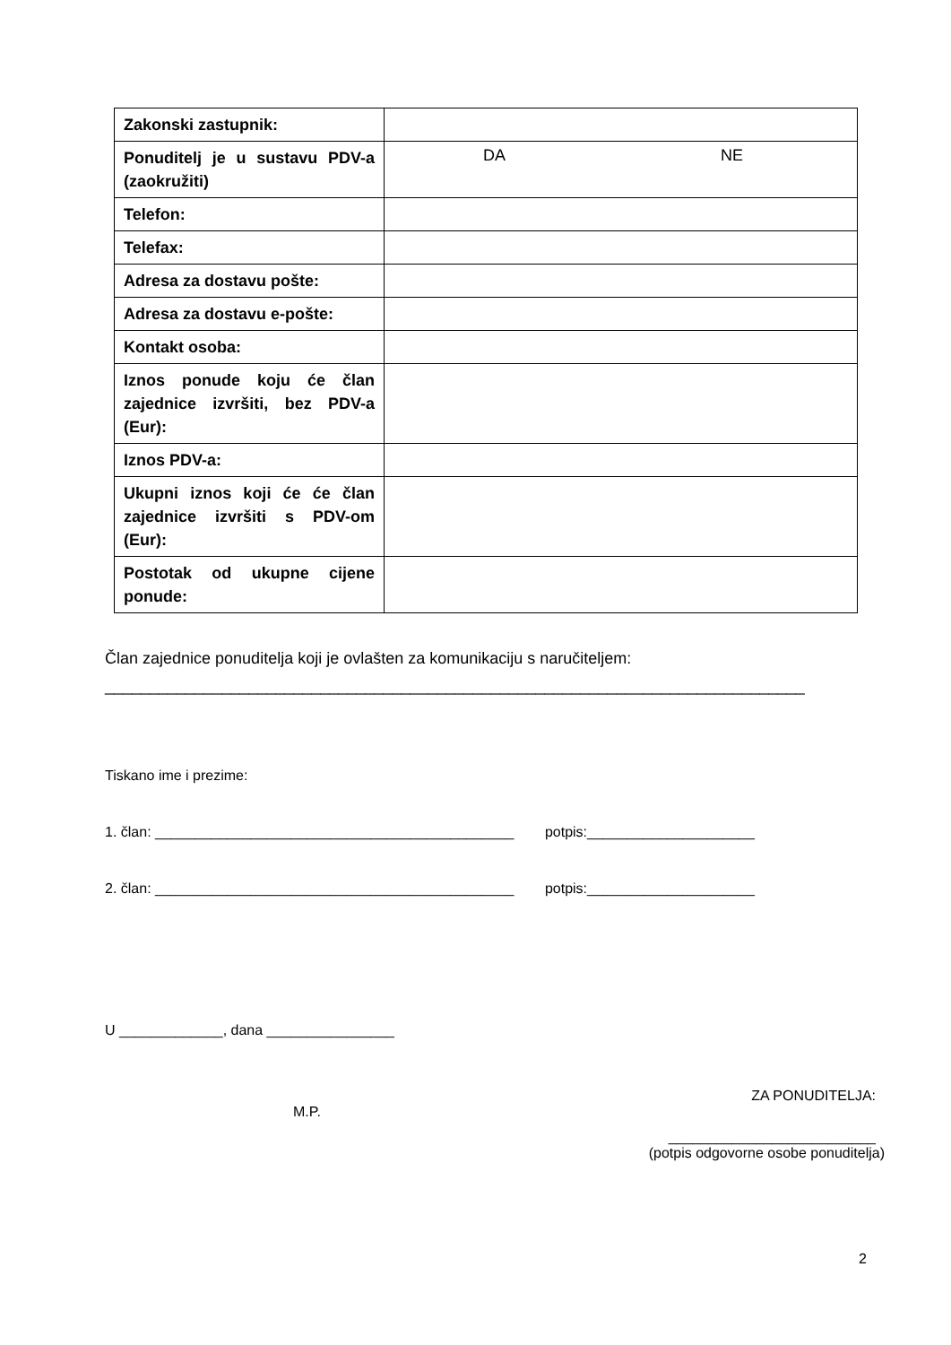| Zakonski zastupnik: | |
| Ponuditelj je u sustavu PDV-a (zaokružiti) | DA NE |
| Telefon: | |
| Telefax: | |
| Adresa za dostavu pošte: | |
| Adresa za dostavu e-pošte: | |
| Kontakt osoba: | |
| Iznos ponude koju će član zajednice izvršiti, bez PDV-a (Eur): | |
| Iznos PDV-a: | |
| Ukupni iznos koji će će član zajednice izvršiti s PDV-om (Eur): | |
| Postotak od ukupne cijene ponude: | |
Član zajednice ponuditelja koji je ovlašten za komunikaciju s naručiteljem:
______________________________________________________________________________
Tiskano ime i prezime:
1. član: _____________________________________________ potpis:_____________________
2. član: _____________________________________________ potpis:_____________________
U _____________, dana ________________
ZA PONUDITELJA:
M.P.
__________________________
(potpis odgovorne osobe ponuditelja)
2